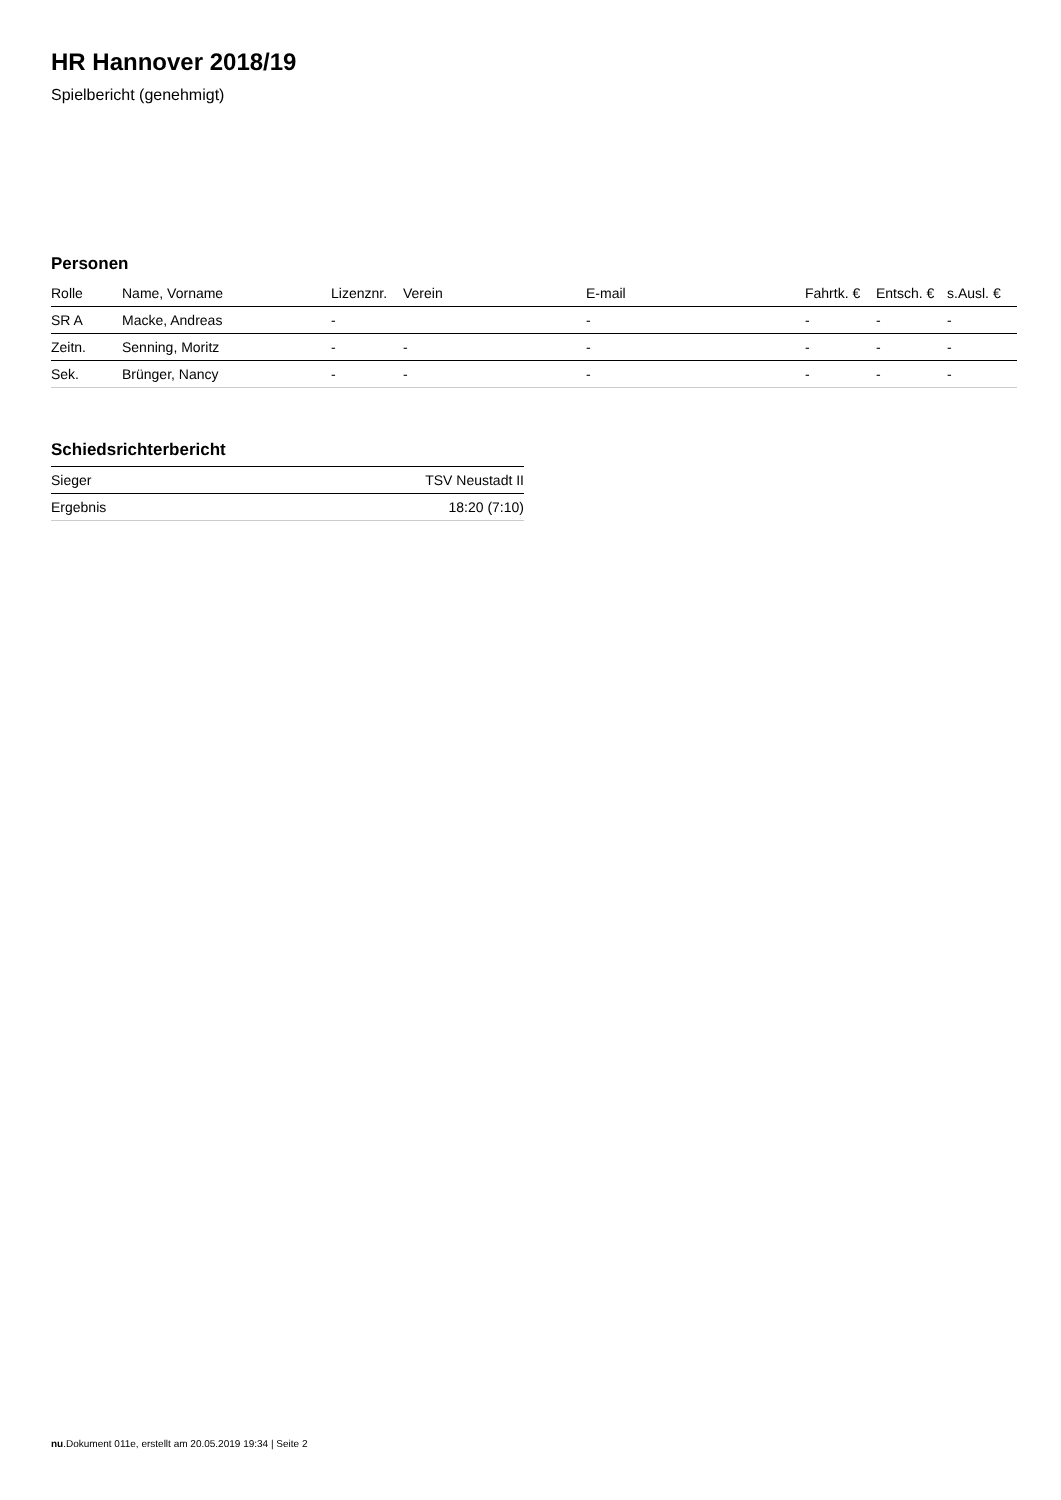HR Hannover 2018/19
Spielbericht (genehmigt)
Personen
| Rolle | Name, Vorname | Lizenznr. | Verein | E-mail | Fahrtk. € | Entsch. € | s.Ausl. € |
| --- | --- | --- | --- | --- | --- | --- | --- |
| SR A | Macke, Andreas | - | | - | - | - | - |
| Zeitn. | Senning, Moritz | - | - | - | - | - | - |
| Sek. | Brünger, Nancy | - | - | - | - | - | - |
Schiedsrichterbericht
| Sieger | TSV Neustadt II |
| Ergebnis | 18:20 (7:10) |
nu.Dokument 011e, erstellt am 20.05.2019 19:34 | Seite 2